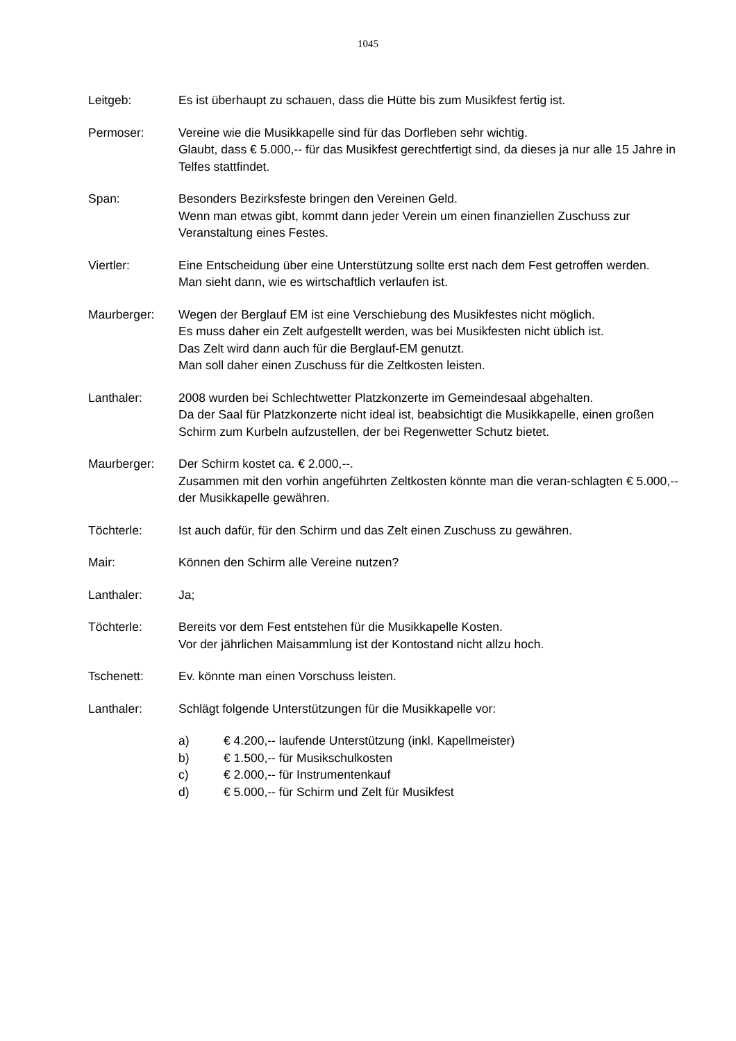1045
Leitgeb: Es ist überhaupt zu schauen, dass die Hütte bis zum Musikfest fertig ist.
Permoser: Vereine wie die Musikkapelle sind für das Dorfleben sehr wichtig.
Glaubt, dass € 5.000,-- für das Musikfest gerechtfertigt sind, da dieses ja nur alle 15 Jahre in Telfes stattfindet.
Span: Besonders Bezirksfeste bringen den Vereinen Geld.
Wenn man etwas gibt, kommt dann jeder Verein um einen finanziellen Zuschuss zur Veranstaltung eines Festes.
Viertler: Eine Entscheidung über eine Unterstützung sollte erst nach dem Fest getroffen werden.
Man sieht dann, wie es wirtschaftlich verlaufen ist.
Maurberger: Wegen der Berglauf EM ist eine Verschiebung des Musikfestes nicht möglich.
Es muss daher ein Zelt aufgestellt werden, was bei Musikfesten nicht üblich ist.
Das Zelt wird dann auch für die Berglauf-EM genutzt.
Man soll daher einen Zuschuss für die Zeltkosten leisten.
Lanthaler: 2008 wurden bei Schlechtwetter Platzkonzerte im Gemeindesaal abgehalten.
Da der Saal für Platzkonzerte nicht ideal ist, beabsichtigt die Musikkapelle, einen großen Schirm zum Kurbeln aufzustellen, der bei Regenwetter Schutz bietet.
Maurberger: Der Schirm kostet ca. € 2.000,--.
Zusammen mit den vorhin angeführten Zeltkosten könnte man die veran-schlagten € 5.000,-- der Musikkapelle gewähren.
Töchterle: Ist auch dafür, für den Schirm und das Zelt einen Zuschuss zu gewähren.
Mair: Können den Schirm alle Vereine nutzen?
Lanthaler: Ja;
Töchterle: Bereits vor dem Fest entstehen für die Musikkapelle Kosten.
Vor der jährlichen Maisammlung ist der Kontostand nicht allzu hoch.
Tschenett: Ev. könnte man einen Vorschuss leisten.
Lanthaler: Schlägt folgende Unterstützungen für die Musikkapelle vor:
a) € 4.200,-- laufende Unterstützung (inkl. Kapellmeister)
b) € 1.500,-- für Musikschulkosten
c) € 2.000,-- für Instrumentenkauf
d) € 5.000,-- für Schirm und Zelt für Musikfest